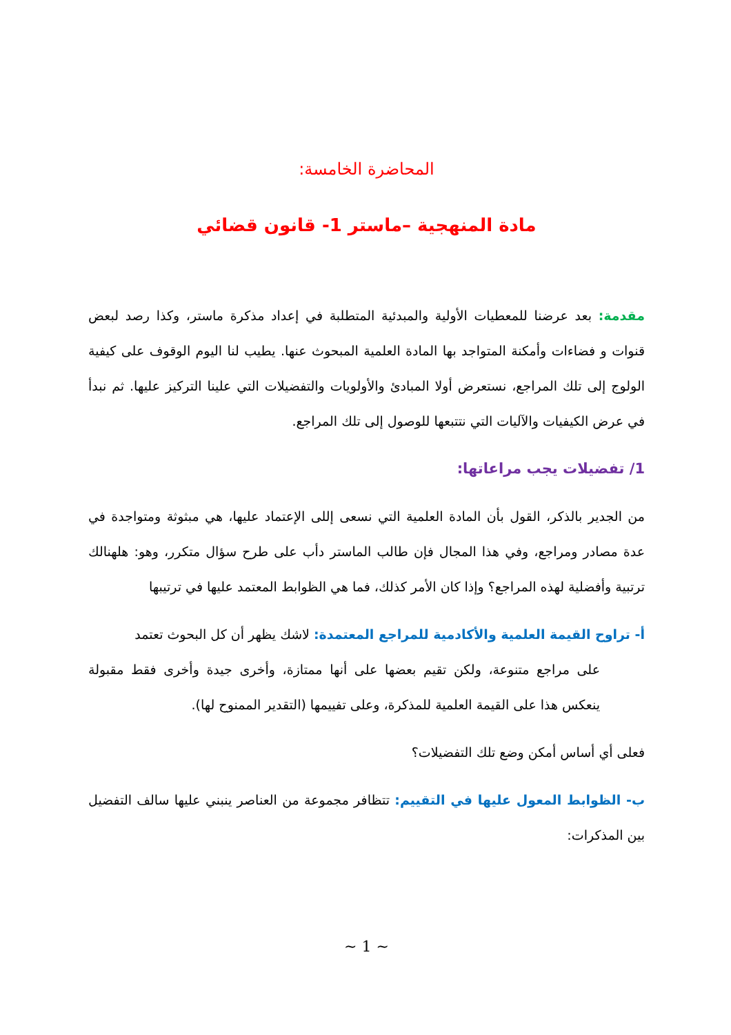المحاضرة الخامسة:
مادة المنهجية –ماستر 1- قانون قضائي
مقدمة: بعد عرضنا للمعطيات الأولية والمبدئية المتطلبة في إعداد مذكرة ماستر، وكذا رصد لبعض قنوات و فضاءات وأمكنة المتواجد بها المادة العلمية المبحوث عنها. يطيب لنا اليوم الوقوف على كيفية الولوج إلى تلك المراجع، نستعرض أولا المبادئ والأولويات والتفضيلات التي علينا التركيز عليها. ثم نبدأ في عرض الكيفيات والآليات التي نتتبعها للوصول إلى تلك المراجع.
1/ تفضيلات يجب مراعاتها:
من الجدير بالذكر، القول بأن المادة العلمية التي نسعى إللى الإعتماد عليها، هي مبثوثة ومتواجدة في عدة مصادر ومراجع، وفي هذا المجال فإن طالب الماستر دأب على طرح سؤال متكرر، وهو: هلهنالك ترتبية وأفضلية لهذه المراجع؟ وإذا كان الأمر كذلك، فما هي الظوابط المعتمد عليها في ترتيبها
أ- تراوح القيمة العلمية والأكادمية للمراجع المعتمدة: لاشك يظهر أن كل البحوث تعتمد
على مراجع متنوعة، ولكن تقيم بعضها على أنها ممتازة، وأخرى جيدة وأخرى فقط مقبولة ينعكس هذا على القيمة العلمية للمذكرة، وعلى تفييمها (التقدير الممنوح لها).
فعلى أي أساس أمكن وضع تلك التفضيلات؟
ب- الظوابط المعول عليها في التقييم: تتظافر مجموعة من العناصر ينبني عليها سالف التفضيل بين المذكرات:
~ 1 ~